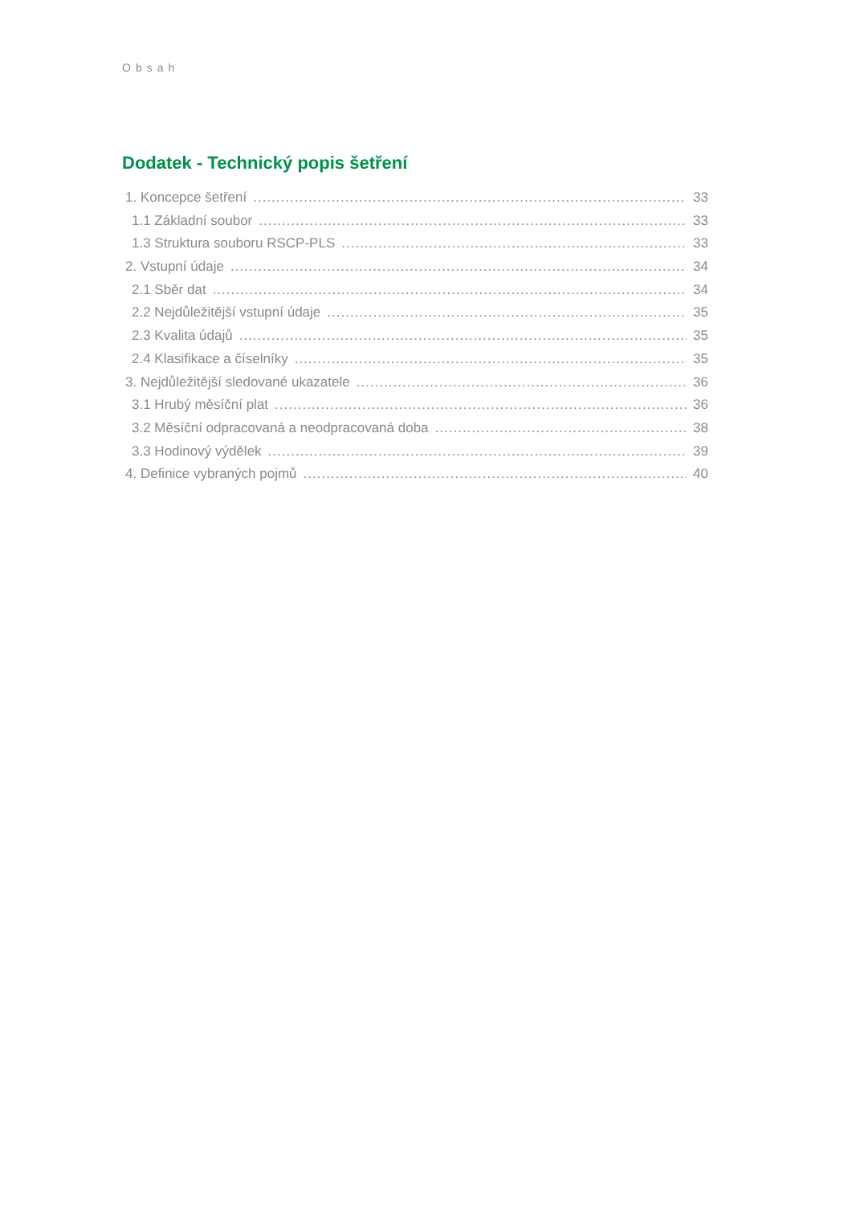Obsah
Dodatek - Technický popis šetření
1. Koncepce šetření 33
1.1 Základní soubor 33
1.3 Struktura souboru RSCP-PLS 33
2. Vstupní údaje 34
2.1 Sběr dat 34
2.2 Nejdůležitější vstupní údaje 35
2.3 Kvalita údajů 35
2.4 Klasifikace a číselníky 35
3. Nejdůležitější sledované ukazatele 36
3.1 Hrubý měsíční plat 36
3.2 Měsíční odpracovaná a neodpracovaná doba 38
3.3 Hodinový výdělek 39
4. Definice vybraných pojmů 40